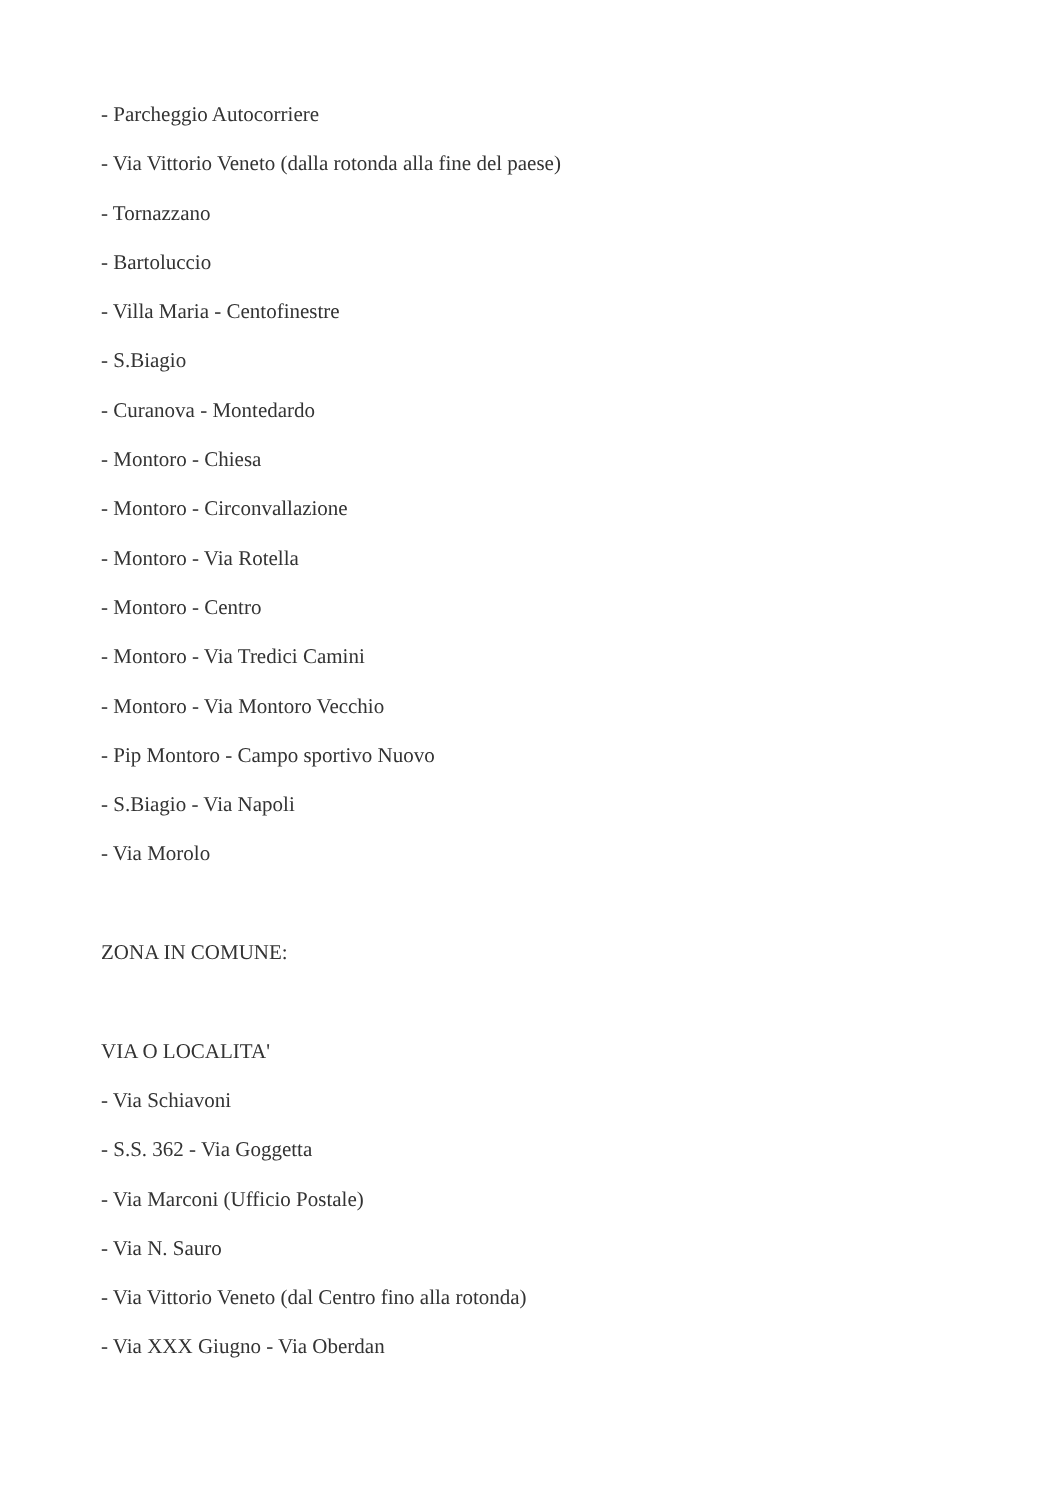- Parcheggio Autocorriere
- Via Vittorio Veneto (dalla rotonda alla fine del paese)
- Tornazzano
- Bartoluccio
- Villa Maria - Centofinestre
- S.Biagio
- Curanova - Montedardo
- Montoro - Chiesa
- Montoro - Circonvallazione
- Montoro - Via Rotella
- Montoro - Centro
- Montoro - Via Tredici Camini
- Montoro - Via Montoro Vecchio
- Pip Montoro - Campo sportivo Nuovo
- S.Biagio - Via Napoli
- Via Morolo
ZONA IN COMUNE:
VIA O LOCALITA'
- Via Schiavoni
- S.S. 362 - Via Goggetta
- Via Marconi (Ufficio Postale)
- Via N. Sauro
- Via Vittorio Veneto (dal Centro fino alla rotonda)
- Via XXX Giugno - Via Oberdan